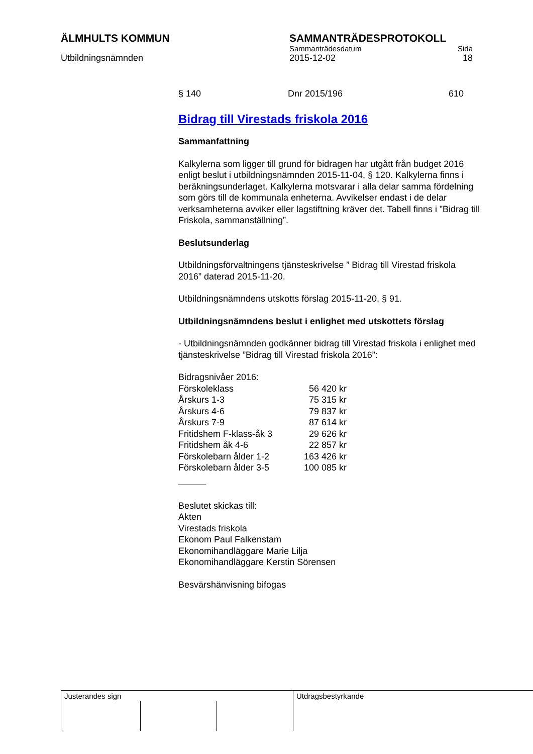ÄLMHULTS KOMMUN SAMMANTRÄDESPROTOKOLL
Sammanträdesdatum Sida
Utbildningsnämnden 2015-12-02 18
§ 140 Dnr 2015/196 610
Bidrag till Virestads friskola 2016
Sammanfattning
Kalkylerna som ligger till grund för bidragen har utgått från budget 2016 enligt beslut i utbildningsnämnden 2015-11-04, § 120. Kalkylerna finns i beräkningsunderlaget. Kalkylerna motsvarar i alla delar samma fördelning som görs till de kommunala enheterna. Avvikelser endast i de delar verksamheterna avviker eller lagstiftning kräver det. Tabell finns i ”Bidrag till Friskola, sammanställning”.
Beslutsunderlag
Utbildningsförvaltningens tjänsteskrivelse ” Bidrag till Virestad friskola 2016” daterad 2015-11-20.
Utbildningsnämndens utskotts förslag 2015-11-20, § 91.
Utbildningsnämndens beslut i enlighet med utskottets förslag
- Utbildningsnämnden godkänner bidrag till Virestad friskola i enlighet med tjänsteskrivelse ”Bidrag till Virestad friskola 2016”:
Bidragsnivåer 2016:
| Förskoleklass | 56 420 kr |
| Årskurs 1-3 | 75 315 kr |
| Årskurs 4-6 | 79 837 kr |
| Årskurs 7-9 | 87 614 kr |
| Fritidshem F-klass-åk 3 | 29 626 kr |
| Fritidshem åk 4-6 | 22 857 kr |
| Förskolebarn ålder 1-2 | 163 426 kr |
| Förskolebarn ålder 3-5 | 100 085 kr |
Beslutet skickas till:
Akten
Virestads friskola
Ekonom Paul Falkenstam
Ekonomihandläggare Marie Lilja
Ekonomihandläggare Kerstin Sörensen
Besvärshänvisning bifogas
Justerandes sign Utdragsbestyrkande